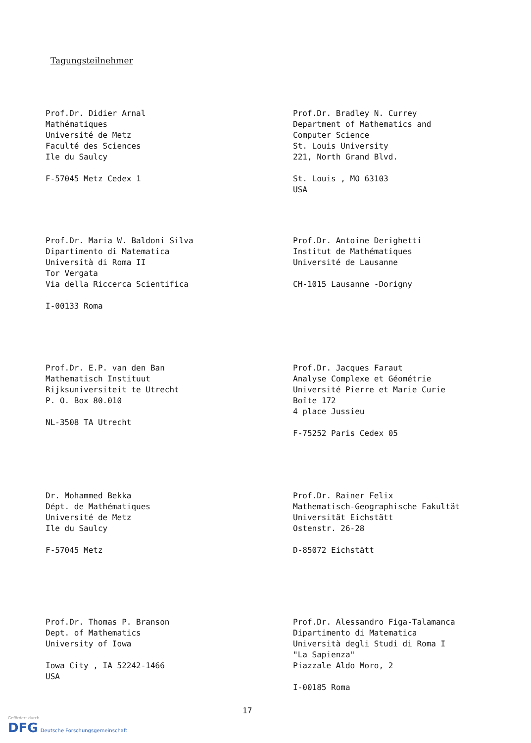Tagungsteilnehmer
Prof.Dr. Didier Arnal Mathématiques Université de Metz Faculté des Sciences Ile du Saulcy F-57045 Metz Cedex 1
Prof.Dr. Bradley N. Currey Department of Mathematics and Computer Science St. Louis University 221, North Grand Blvd. St. Louis , MO 63103 USA
Prof.Dr. Maria W. Baldoni Silva Dipartimento di Matematica Università di Roma II Tor Vergata Via della Riccerca Scientifica I-00133 Roma
Prof.Dr. Antoine Derighetti Institut de Mathématiques Université de Lausanne CH-1015 Lausanne -Dorigny
Prof.Dr. E.P. van den Ban Mathematisch Instituut Rijksuniversiteit te Utrecht P. O. Box 80.010 NL-3508 TA Utrecht
Prof.Dr. Jacques Faraut Analyse Complexe et Géométrie Université Pierre et Marie Curie Boîte 172 4 place Jussieu F-75252 Paris Cedex 05
Dr. Mohammed Bekka Dépt. de Mathématiques Université de Metz Ile du Saulcy F-57045 Metz
Prof.Dr. Rainer Felix Mathematisch-Geographische Fakultät Universität Eichstätt Ostenstr. 26-28 D-85072 Eichstätt
Prof.Dr. Thomas P. Branson Dept. of Mathematics University of Iowa Iowa City , IA 52242-1466 USA
Prof.Dr. Alessandro Figa-Talamanca Dipartimento di Matematica Università degli Studi di Roma I "La Sapienza" Piazzale Aldo Moro, 2 I-00185 Roma
17
Gefördert durch
DFG Deutsche Forschungsgemeinschaft